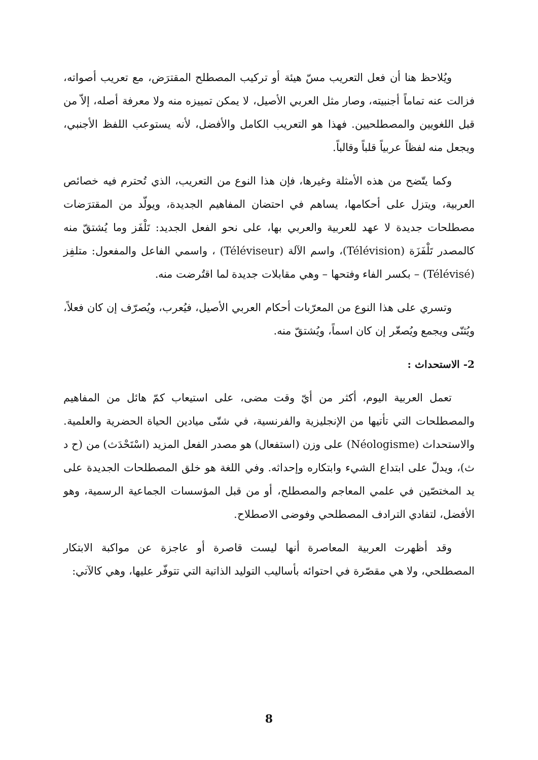ويُلاحظ هنا أن فعل التعريب مسّ هيئة أو تركيب المصطلح المقترَض، مع تعريب أصواته، فزالت عنه تماماً أجنبيته، وصار مثل العربي الأصيل، لا يمكن تمييزه منه ولا معرفة أصله، إلاّ من قبل اللغويين والمصطلحيين. فهذا هو التعريب الكامل والأفضل، لأنه يستوعب اللفظ الأجنبي، ويجعل منه لفظاً عربياً قلباً وقالباً.
وكما يتّضح من هذه الأمثلة وغيرها، فإن هذا النوع من التعريب، الذي تُحترم فيه خصائص العربية، ويتزل على أحكامها، يساهم في احتضان المفاهيم الجديدة، ويولّد من المقترَضات مصطلحات جديدة لا عهد للعربية والعربي بها، على نحو الفعل الجديد: تَلْفَز وما يُشتقّ منه كالمصدر تَلْفَزَة (Télévision)، واسم الآلة (Téléviseur) ، واسمي الفاعل والمفعول: متلفِز (Télévisé) – بكسر الفاء وفتحها – وهي مقابلات جديدة لما اقتُرضت منه.
وتسري على هذا النوع من المعرّبات أحكام العربي الأصيل، فيُعرب، ويُصرّف إن كان فعلاً، ويُثنّى ويجمع ويُصغّر إن كان اسماً، ويُشتقّ منه.
2- الاستحداث :
تعمل العربية اليوم، أكثر من أيّ وقت مضى، على استيعاب كمّ هائل من المفاهيم والمصطلحات التي تأتيها من الإنجليزية والفرنسية، في شتّى ميادين الحياة الحضرية والعلمية. والاستحداث (Néologisme) على وزن (استفعال) هو مصدر الفعل المزيد (اسْتَحْدَث) من (ح د ث)، ويدلّ على ابتداع الشيء وابتكاره وإحداثه. وفي اللغة هو خلق المصطلحات الجديدة على يد المختصّين في علمي المعاجم والمصطلح، أو من قبل المؤسسات الجماعية الرسمية، وهو الأفضل، لتفادي الترادف المصطلحي وفوضى الاصطلاح.
وقد أظهرت العربية المعاصرة أنها ليست قاصرة أو عاجزة عن مواكبة الابتكار المصطلحي، ولا هي مقصّرة في احتوائه بأساليب التوليد الذاتية التي تتوفّر عليها، وهي كالآتي:
8